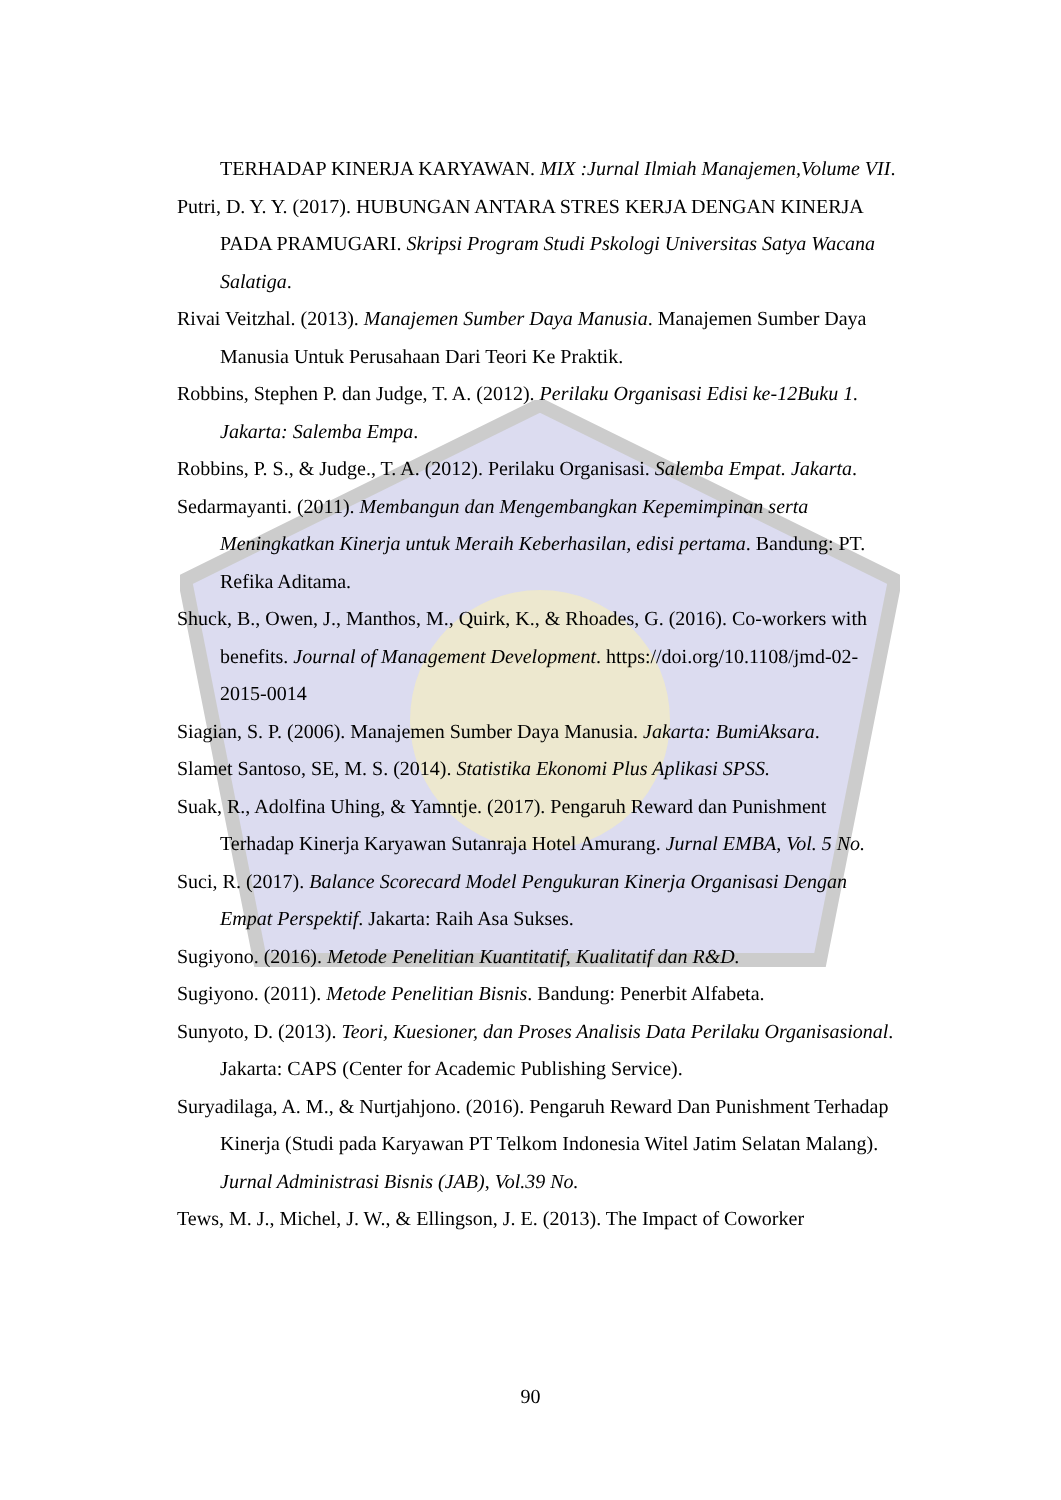TERHADAP KINERJA KARYAWAN. MIX :Jurnal Ilmiah Manajemen,Volume VII.
Putri, D. Y. Y. (2017). HUBUNGAN ANTARA STRES KERJA DENGAN KINERJA PADA PRAMUGARI. Skripsi Program Studi Pskologi Universitas Satya Wacana Salatiga.
Rivai Veitzhal. (2013). Manajemen Sumber Daya Manusia. Manajemen Sumber Daya Manusia Untuk Perusahaan Dari Teori Ke Praktik.
Robbins, Stephen P. dan Judge, T. A. (2012). Perilaku Organisasi Edisi ke-12Buku 1. Jakarta: Salemba Empa.
Robbins, P. S., & Judge., T. A. (2012). Perilaku Organisasi. Salemba Empat. Jakarta.
Sedarmayanti. (2011). Membangun dan Mengembangkan Kepemimpinan serta Meningkatkan Kinerja untuk Meraih Keberhasilan, edisi pertama. Bandung: PT. Refika Aditama.
Shuck, B., Owen, J., Manthos, M., Quirk, K., & Rhoades, G. (2016). Co-workers with benefits. Journal of Management Development. https://doi.org/10.1108/jmd-02-2015-0014
Siagian, S. P. (2006). Manajemen Sumber Daya Manusia. Jakarta: BumiAksara.
Slamet Santoso, SE, M. S. (2014). Statistika Ekonomi Plus Aplikasi SPSS.
Suak, R., Adolfina Uhing, & Yamntje. (2017). Pengaruh Reward dan Punishment Terhadap Kinerja Karyawan Sutanraja Hotel Amurang. Jurnal EMBA, Vol. 5 No.
Suci, R. (2017). Balance Scorecard Model Pengukuran Kinerja Organisasi Dengan Empat Perspektif. Jakarta: Raih Asa Sukses.
Sugiyono. (2016). Metode Penelitian Kuantitatif, Kualitatif dan R&D.
Sugiyono. (2011). Metode Penelitian Bisnis. Bandung: Penerbit Alfabeta.
Sunyoto, D. (2013). Teori, Kuesioner, dan Proses Analisis Data Perilaku Organisasional. Jakarta: CAPS (Center for Academic Publishing Service).
Suryadilaga, A. M., & Nurtjahjono. (2016). Pengaruh Reward Dan Punishment Terhadap Kinerja (Studi pada Karyawan PT Telkom Indonesia Witel Jatim Selatan Malang). Jurnal Administrasi Bisnis (JAB), Vol.39 No.
Tews, M. J., Michel, J. W., & Ellingson, J. E. (2013). The Impact of Coworker
90